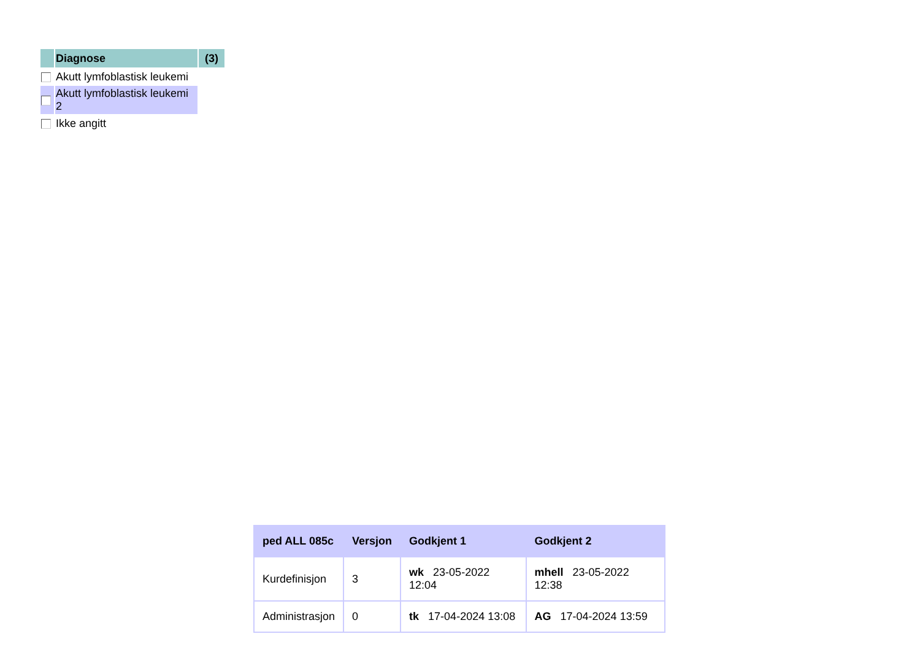| | Diagnose | (3) |
| | Akutt lymfoblastisk leukemi | |
| | Akutt lymfoblastisk leukemi 2 | |
| | Ikke angitt | |
| ped ALL 085c | Versjon | Godkjent 1 | Godkjent 2 |
| --- | --- | --- | --- |
| Kurdefinisjon | 3 | wk 23-05-2022 12:04 | mhell 23-05-2022 12:38 |
| Administrasjon | 0 | tk 17-04-2024 13:08 | AG 17-04-2024 13:59 |